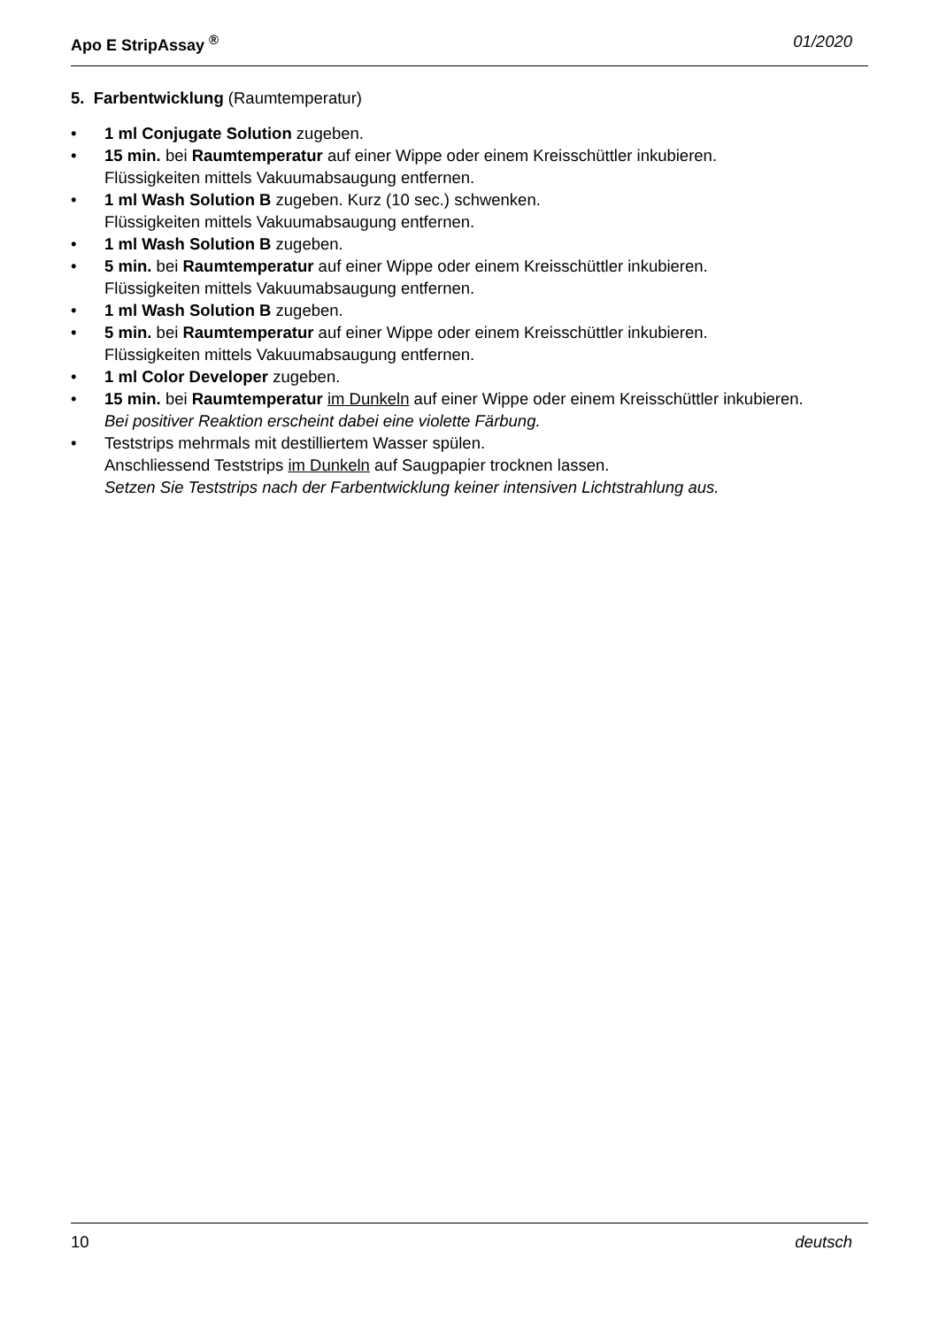Apo E StripAssay <sup>®</sup> 01/2020
5. Farbentwicklung (Raumtemperatur)
• 1 ml Conjugate Solution zugeben.
• 15 min. bei Raumtemperatur auf einer Wippe oder einem Kreisschüttler inkubieren.
Flüssigkeiten mittels Vakuumabsaugung entfernen.
• 1 ml Wash Solution B zugeben. Kurz (10 sec.) schwenken.
Flüssigkeiten mittels Vakuumabsaugung entfernen.
• 1 ml Wash Solution B zugeben.
• 5 min. bei Raumtemperatur auf einer Wippe oder einem Kreisschüttler inkubieren.
Flüssigkeiten mittels Vakuumabsaugung entfernen.
• 1 ml Wash Solution B zugeben.
• 5 min. bei Raumtemperatur auf einer Wippe oder einem Kreisschüttler inkubieren.
Flüssigkeiten mittels Vakuumabsaugung entfernen.
• 1 ml Color Developer zugeben.
• 15 min. bei Raumtemperatur im Dunkeln auf einer Wippe oder einem Kreisschüttler inkubieren.
Bei positiver Reaktion erscheint dabei eine violette Färbung.
• Teststrips mehrmals mit destilliertem Wasser spülen.
Anschliessend Teststrips im Dunkeln auf Saugpapier trocknen lassen.
Setzen Sie Teststrips nach der Farbentwicklung keiner intensiven Lichtstrahlung aus.
10 deutsch